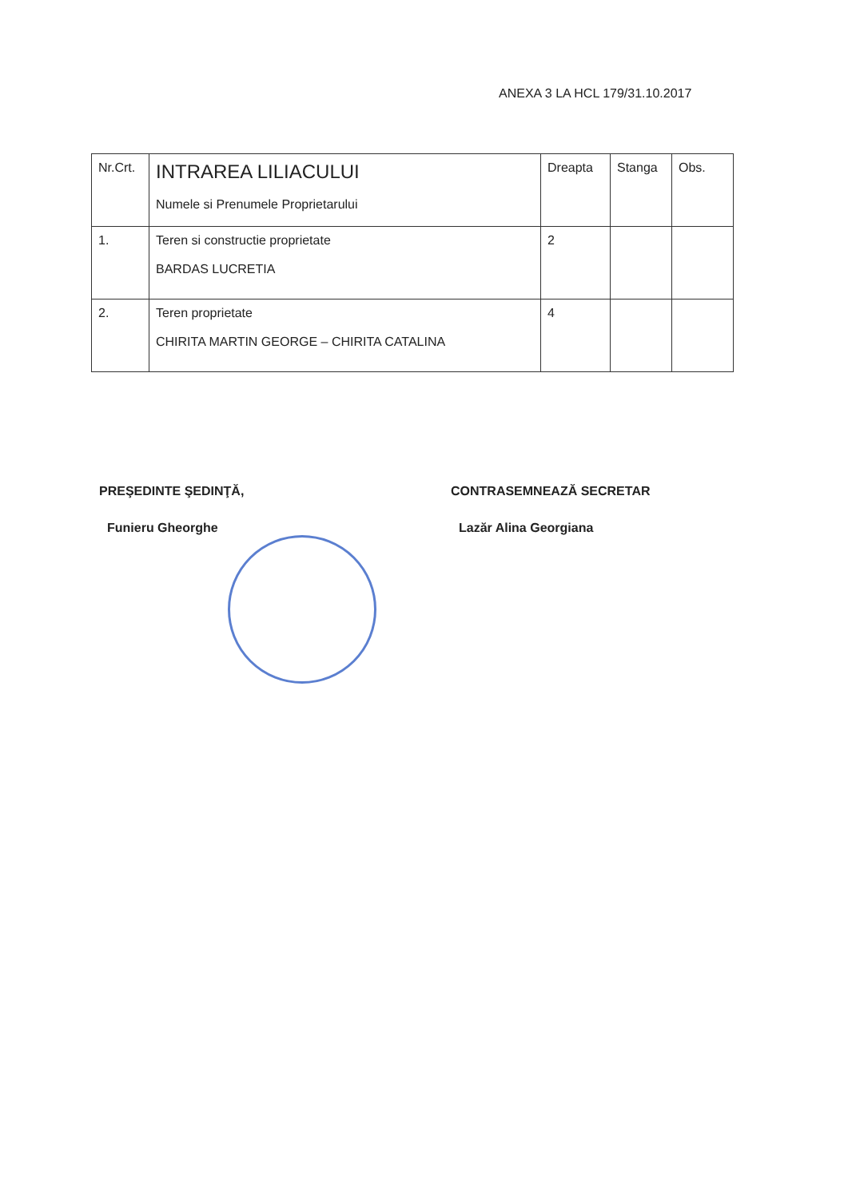ANEXA 3 LA HCL 179/31.10.2017
| Nr.Crt. | INTRAREA LILIACULUI Numele si Prenumele Proprietarului | Dreapta | Stanga | Obs. |
| 1. | Teren si constructie proprietate BARDAS LUCRETIA | 2 | | |
| 2. | Teren proprietate CHIRITA MARTIN GEORGE – CHIRITA CATALINA | 4 | | |
PREŞEDINTE ŞEDINŢĂ,
Funieru Gheorghe
CONTRASEMNEAZĂ SECRETAR
Lazăr Alina Georgiana